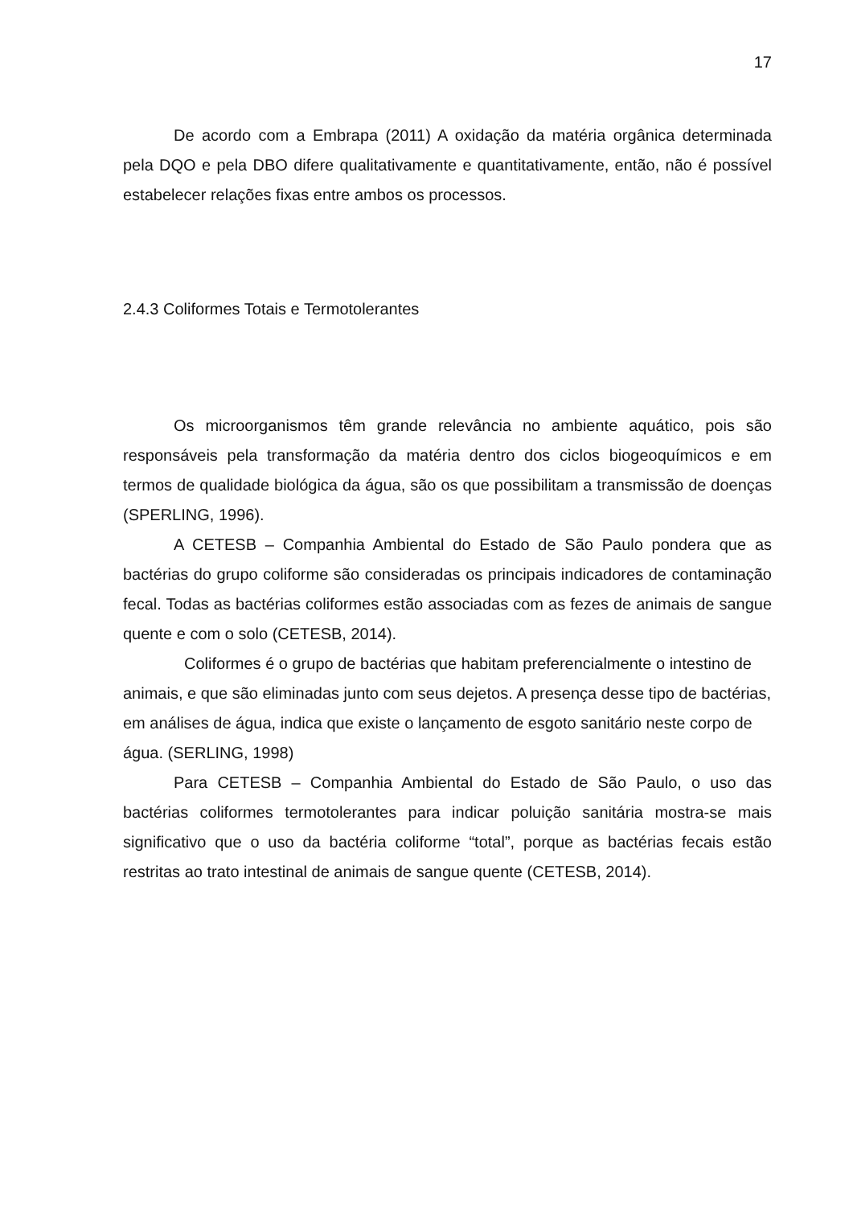17
De acordo com a Embrapa (2011) A oxidação da matéria orgânica determinada pela DQO e pela DBO difere qualitativamente e quantitativamente, então, não é possível estabelecer relações fixas entre ambos os processos.
2.4.3 Coliformes Totais e Termotolerantes
Os microorganismos têm grande relevância no ambiente aquático, pois são responsáveis pela transformação da matéria dentro dos ciclos biogeoquímicos e em termos de qualidade biológica da água, são os que possibilitam a transmissão de doenças (SPERLING, 1996).
A CETESB – Companhia Ambiental do Estado de São Paulo pondera que as bactérias do grupo coliforme são consideradas os principais indicadores de contaminação fecal. Todas as bactérias coliformes estão associadas com as fezes de animais de sangue quente e com o solo (CETESB, 2014).
Coliformes é o grupo de bactérias que habitam preferencialmente o intestino de animais, e que são eliminadas junto com seus dejetos. A presença desse tipo de bactérias, em análises de água, indica que existe o lançamento de esgoto sanitário neste corpo de água. (SERLING, 1998)
Para CETESB – Companhia Ambiental do Estado de São Paulo, o uso das bactérias coliformes termotolerantes para indicar poluição sanitária mostra-se mais significativo que o uso da bactéria coliforme “total”, porque as bactérias fecais estão restritas ao trato intestinal de animais de sangue quente (CETESB, 2014).